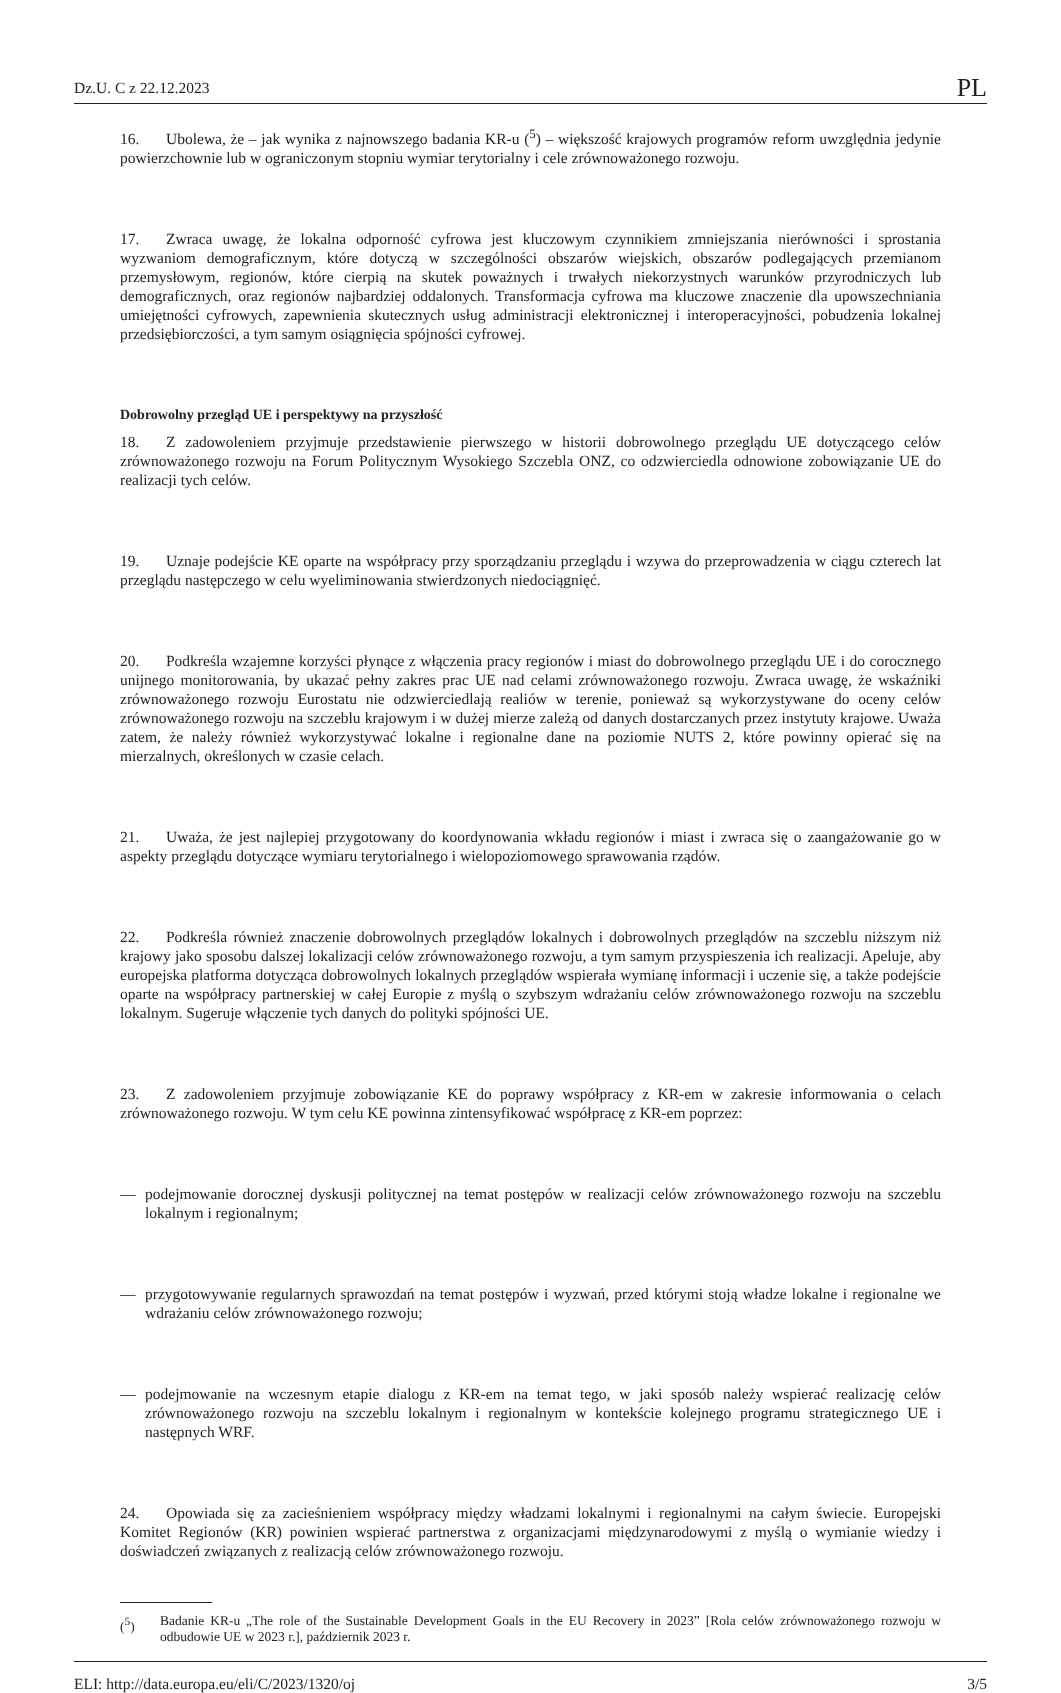Dz.U. C z 22.12.2023 PL
16. Ubolewa, że – jak wynika z najnowszego badania KR-u (<sup>5</sup>) – większość krajowych programów reform uwzględnia jedynie powierzchownie lub w ograniczonym stopniu wymiar terytorialny i cele zrównoważonego rozwoju.
17. Zwraca uwagę, że lokalna odporność cyfrowa jest kluczowym czynnikiem zmniejszania nierówności i sprostania wyzwaniom demograficznym, które dotyczą w szczególności obszarów wiejskich, obszarów podlegających przemianom przemysłowym, regionów, które cierpią na skutek poważnych i trwałych niekorzystnych warunków przyrodniczych lub demograficznych, oraz regionów najbardziej oddalonych. Transformacja cyfrowa ma kluczowe znaczenie dla upowszechniania umiejętności cyfrowych, zapewnienia skutecznych usług administracji elektronicznej i interoperacyjności, pobudzenia lokalnej przedsiębiorczości, a tym samym osiągnięcia spójności cyfrowej.
Dobrowolny przegląd UE i perspektywy na przyszłość
18. Z zadowoleniem przyjmuje przedstawienie pierwszego w historii dobrowolnego przeglądu UE dotyczącego celów zrównoważonego rozwoju na Forum Politycznym Wysokiego Szczebla ONZ, co odzwierciedla odnowione zobowiązanie UE do realizacji tych celów.
19. Uznaje podejście KE oparte na współpracy przy sporządzaniu przeglądu i wzywa do przeprowadzenia w ciągu czterech lat przeglądu następczego w celu wyeliminowania stwierdzonych niedociągnięć.
20. Podkreśla wzajemne korzyści płynące z włączenia pracy regionów i miast do dobrowolnego przeglądu UE i do corocznego unijnego monitorowania, by ukazać pełny zakres prac UE nad celami zrównoważonego rozwoju. Zwraca uwagę, że wskaźniki zrównoważonego rozwoju Eurostatu nie odzwierciedlają realiów w terenie, ponieważ są wykorzystywane do oceny celów zrównoważonego rozwoju na szczeblu krajowym i w dużej mierze zależą od danych dostarczanych przez instytuty krajowe. Uważa zatem, że należy również wykorzystywać lokalne i regionalne dane na poziomie NUTS 2, które powinny opierać się na mierzalnych, określonych w czasie celach.
21. Uważa, że jest najlepiej przygotowany do koordynowania wkładu regionów i miast i zwraca się o zaangażowanie go w aspekty przeglądu dotyczące wymiaru terytorialnego i wielopoziomowego sprawowania rządów.
22. Podkreśla również znaczenie dobrowolnych przeglądów lokalnych i dobrowolnych przeglądów na szczeblu niższym niż krajowy jako sposobu dalszej lokalizacji celów zrównoważonego rozwoju, a tym samym przyspieszenia ich realizacji. Apeluje, aby europejska platforma dotycząca dobrowolnych lokalnych przeglądów wspierała wymianę informacji i uczenie się, a także podejście oparte na współpracy partnerskiej w całej Europie z myślą o szybszym wdrażaniu celów zrównoważonego rozwoju na szczeblu lokalnym. Sugeruje włączenie tych danych do polityki spójności UE.
23. Z zadowoleniem przyjmuje zobowiązanie KE do poprawy współpracy z KR-em w zakresie informowania o celach zrównoważonego rozwoju. W tym celu KE powinna zintensyfikować współpracę z KR-em poprzez:
— podejmowanie dorocznej dyskusji politycznej na temat postępów w realizacji celów zrównoważonego rozwoju na szczeblu lokalnym i regionalnym;
— przygotowywanie regularnych sprawozdań na temat postępów i wyzwań, przed którymi stoją władze lokalne i regionalne we wdrażaniu celów zrównoważonego rozwoju;
— podejmowanie na wczesnym etapie dialogu z KR-em na temat tego, w jaki sposób należy wspierać realizację celów zrównoważonego rozwoju na szczeblu lokalnym i regionalnym w kontekście kolejnego programu strategicznego UE i następnych WRF.
24. Opowiada się za zacieśnieniem współpracy między władzami lokalnymi i regionalnymi na całym świecie. Europejski Komitet Regionów (KR) powinien wspierać partnerstwa z organizacjami międzynarodowymi z myślą o wymianie wiedzy i doświadczeń związanych z realizacją celów zrównoważonego rozwoju.
(<sup>5</sup>) Badanie KR-u „The role of the Sustainable Development Goals in the EU Recovery in 2023” [Rola celów zrównoważonego rozwoju w odbudowie UE w 2023 r.], październik 2023 r.
ELI: http://data.europa.eu/eli/C/2023/1320/oj 3/5